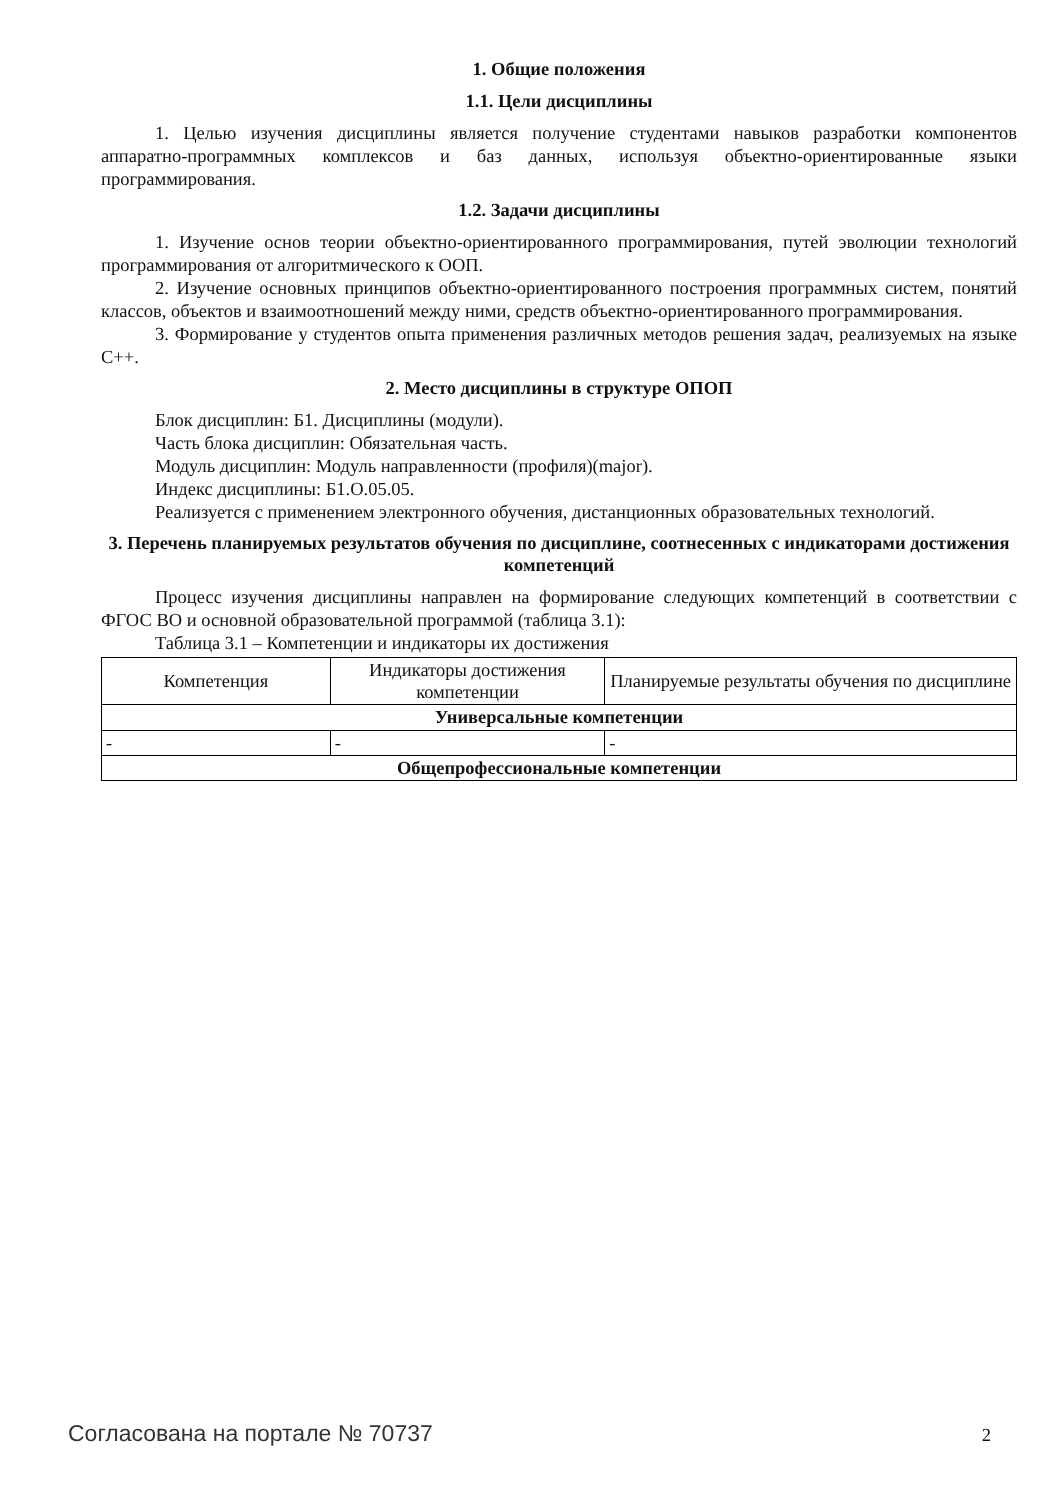1. Общие положения
1.1. Цели дисциплины
1. Целью изучения дисциплины является получение студентами навыков разработки компонентов аппаратно-программных комплексов и баз данных, используя объектно-ориентированные языки программирования.
1.2. Задачи дисциплины
1. Изучение основ теории объектно-ориентированного программирования, путей эволюции технологий программирования от алгоритмического к ООП.
2. Изучение основных принципов объектно-ориентированного построения программных систем, понятий классов, объектов и взаимоотношений между ними, средств объектно-ориентированного программирования.
3. Формирование у студентов опыта применения различных методов решения задач, реализуемых на языке С++.
2. Место дисциплины в структуре ОПОП
Блок дисциплин: Б1. Дисциплины (модули).
Часть блока дисциплин: Обязательная часть.
Модуль дисциплин: Модуль направленности (профиля)(major).
Индекс дисциплины: Б1.О.05.05.
Реализуется с применением электронного обучения, дистанционных образовательных технологий.
3. Перечень планируемых результатов обучения по дисциплине, соотнесенных с индикаторами достижения компетенций
Процесс изучения дисциплины направлен на формирование следующих компетенций в соответствии с ФГОС ВО и основной образовательной программой (таблица 3.1):
Таблица 3.1 – Компетенции и индикаторы их достижения
| Компетенция | Индикаторы достижения компетенции | Планируемые результаты обучения по дисциплине |
| --- | --- | --- |
| Универсальные компетенции | | |
| - | - | - |
| Общепрофессиональные компетенции | | |
Согласована на портале № 70737 2